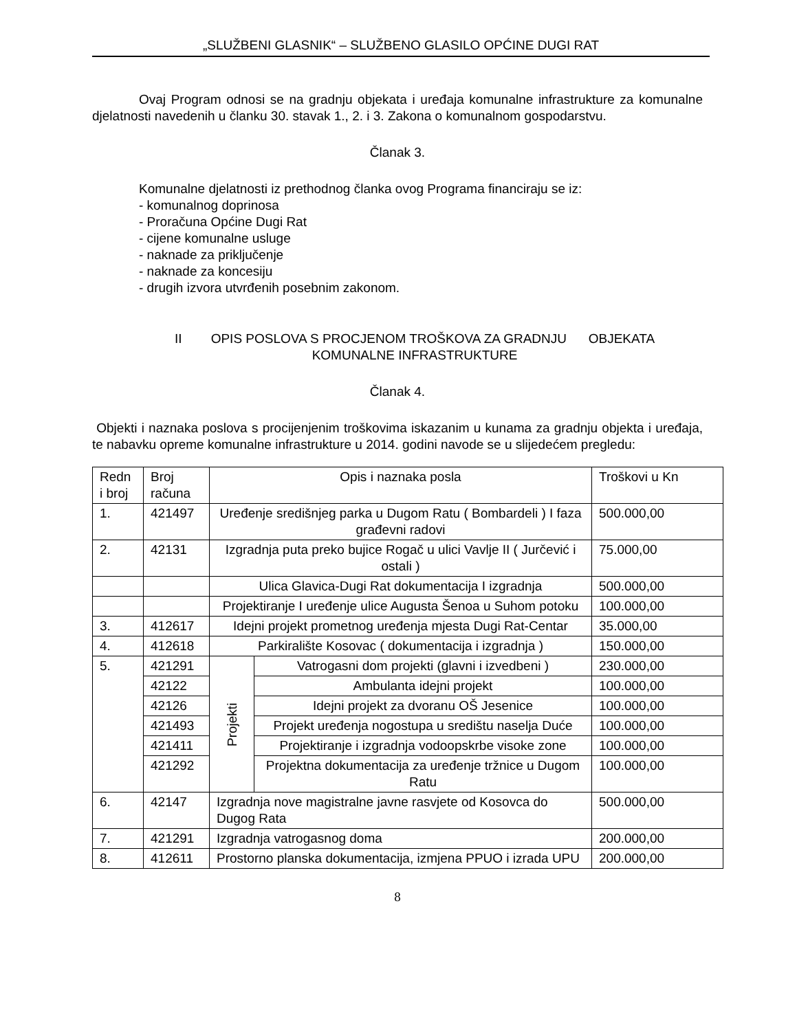„SLUŽBENI GLASNIK“ – SLUŽBENO GLASILO OPĆINE DUGI RAT
Ovaj Program odnosi se na gradnju objekata i uređaja komunalne infrastrukture za komunalne djelatnosti navedenih u članku 30. stavak 1., 2. i 3. Zakona o komunalnom gospodarstvu.
Članak 3.
Komunalne djelatnosti iz prethodnog članka ovog Programa financiraju se iz:
- komunalnog doprinosa
- Proračuna Općine Dugi Rat
- cijene komunalne usluge
- naknade za priključenje
- naknade za koncesiju
- drugih izvora utvrđenih posebnim zakonom.
II OPIS POSLOVA S PROCJENOM TROŠKOVA ZA GRADNJU OBJEKATA
KOMUNALNE INFRASTRUKTURE
Članak 4.
Objekti i naznaka poslova s procijenjenim troškovima iskazanim u kunama za gradnju objekta i uređaja, te nabavku opreme komunalne infrastrukture u 2014. godini navode se u slijedećem pregledu:
| Redn i broj | Broj računa | Opis i naznaka posla | | Troškovi u Kn |
| 1. | 421497 | Uređenje središnjeg parka u Dugom Ratu ( Bombardeli ) I faza građevni radovi | | 500.000,00 |
| 2. | 42131 | Izgradnja puta preko bujice Rogač u ulici Vavlje II ( Jurčević i ostali ) | | 75.000,00 |
| | | Ulica Glavica-Dugi Rat dokumentacija I izgradnja | | 500.000,00 |
| | | Projektiranje I uređenje ulice Augusta Šenoa u Suhom potoku | | 100.000,00 |
| 3. | 412617 | Idejni projekt prometnog uređenja mjesta Dugi Rat-Centar | | 35.000,00 |
| 4. | 412618 | Parkiralište Kosovac ( dokumentacija i izgradnja ) | | 150.000,00 |
| 5. | 421291 | Projekti | Vatrogasni dom projekti (glavni i izvedbeni ) | 230.000,00 |
| | 42122 | | Ambulanta idejni projekt | 100.000,00 |
| | 42126 | | Idejni projekt za dvoranu OŠ Jesenice | 100.000,00 |
| | 421493 | | Projekt uređenja nogostupa u središtu naselja Duće | 100.000,00 |
| | 421411 | | Projektiranje i izgradnja vodoopskrbe visoke zone | 100.000,00 |
| | 421292 | | Projektna dokumentacija za uređenje tržnice u Dugom Ratu | 100.000,00 |
| 6. | 42147 | Izgradnja nove magistralne javne rasvjete od Kosovca do Dugog Rata | | 500.000,00 |
| 7. | 421291 | Izgradnja vatrogasnog doma | | 200.000,00 |
| 8. | 412611 | Prostorno planska dokumentacija, izmjena PPUO i izrada UPU | | 200.000,00 |
8